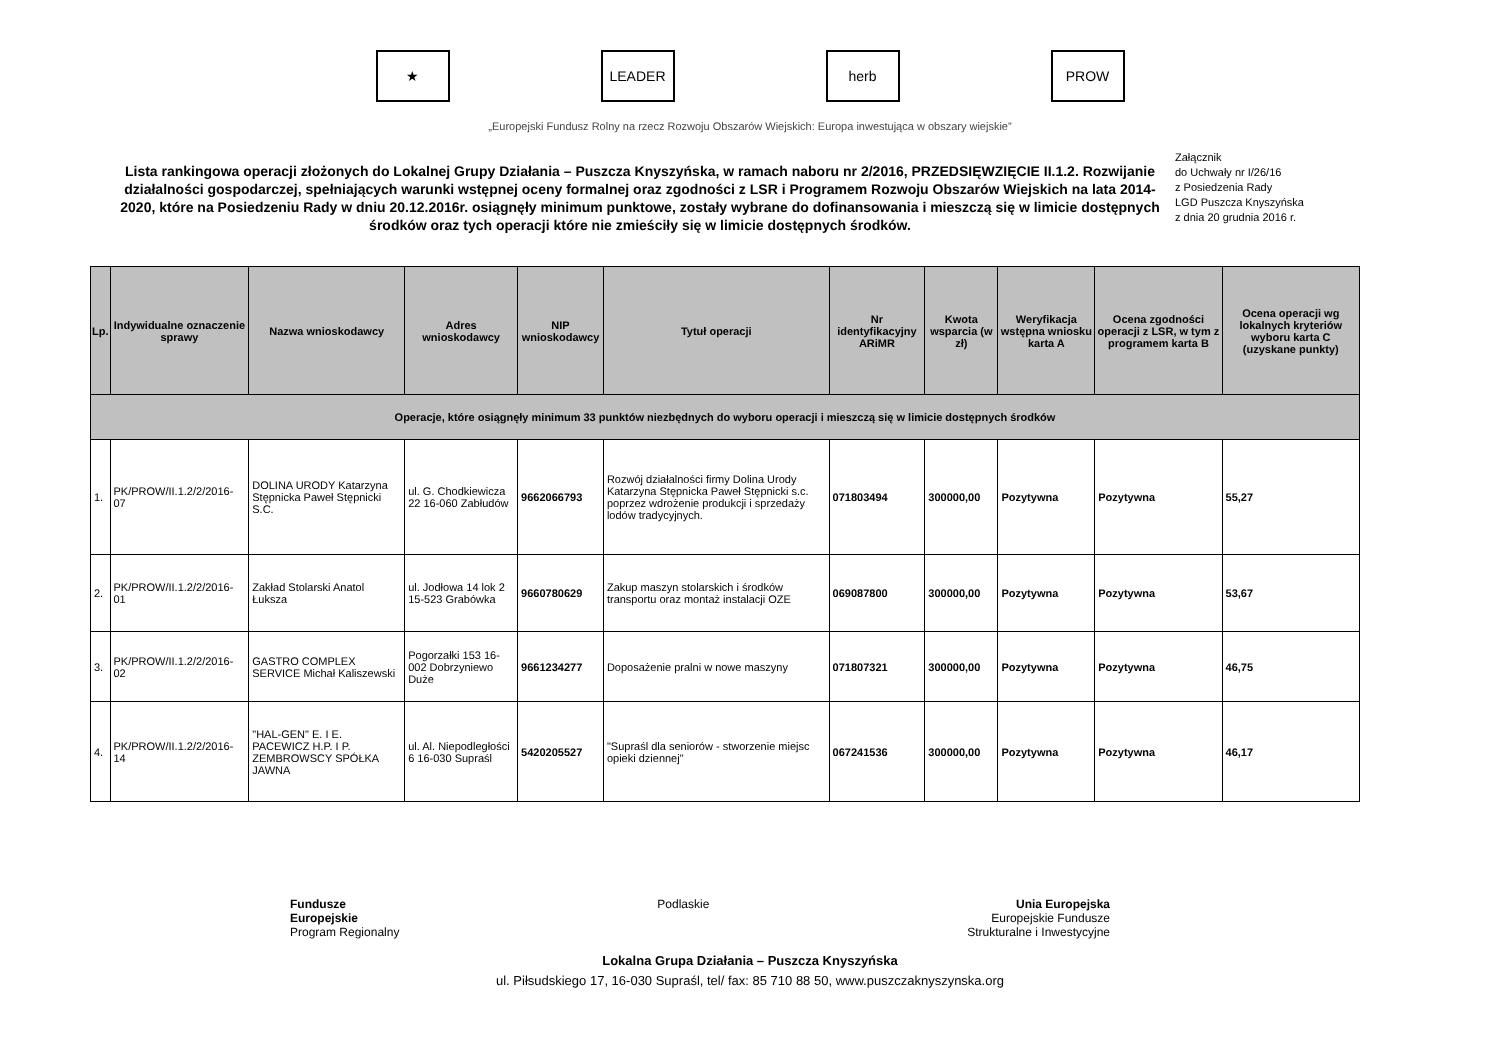★ LEADER herb PROW
„Europejski Fundusz Rolny na rzecz Rozwoju Obszarów Wiejskich: Europa inwestująca w obszary wiejskie”
Lista rankingowa operacji złożonych do Lokalnej Grupy Działania – Puszcza Knyszyńska, w ramach naboru nr 2/2016, PRZEDSIĘWZIĘCIE II.1.2. Rozwijanie działalności gospodarczej, spełniających warunki wstępnej oceny formalnej oraz zgodności z LSR i Programem Rozwoju Obszarów Wiejskich na lata 2014-2020, które na Posiedzeniu Rady w dniu 20.12.2016r. osiągnęły minimum punktowe, zostały wybrane do dofinansowania i mieszczą się w limicie dostępnych środków oraz tych operacji które nie zmieściły się w limicie dostępnych środków.
Załącznik
do Uchwały nr I/26/16
z Posiedzenia Rady
LGD Puszcza Knyszyńska
z dnia 20 grudnia 2016 r.
| Lp. | Indywidualne oznaczenie sprawy | Nazwa wnioskodawcy | Adres wnioskodawcy | NIP wnioskodawcy | Tytuł operacji | Nr identyfikacyjny ARiMR | Kwota wsparcia (w zł) | Weryfikacja wstępna wniosku karta A | Ocena zgodności operacji z LSR, w tym z programem karta B | Ocena operacji wg lokalnych kryteriów wyboru karta C (uzyskane punkty) |
| --- | --- | --- | --- | --- | --- | --- | --- | --- | --- | --- |
| Operacje, które osiągnęły minimum 33 punktów niezbędnych do wyboru operacji i mieszczą się w limicie dostępnych środków | | | | | | | | | | |
| 1. | PK/PROW/II.1.2/2/2016-07 | DOLINA URODY Katarzyna Stępnicka Paweł Stępnicki S.C. | ul. G. Chodkiewicza 22 16-060 Zabłudów | 9662066793 | Rozwój działalności firmy Dolina Urody Katarzyna Stępnicka Paweł Stępnicki s.c. poprzez wdrożenie produkcji i sprzedaży lodów tradycyjnych. | 071803494 | 300000,00 | Pozytywna | Pozytywna | 55,27 |
| 2. | PK/PROW/II.1.2/2/2016-01 | Zakład Stolarski Anatol Łuksza | ul. Jodłowa 14 lok 2 15-523 Grabówka | 9660780629 | Zakup maszyn stolarskich i środków transportu oraz montaż instalacji OZE | 069087800 | 300000,00 | Pozytywna | Pozytywna | 53,67 |
| 3. | PK/PROW/II.1.2/2/2016-02 | GASTRO COMPLEX SERVICE Michał Kaliszewski | Pogorzałki 153 16-002 Dobrzyniewo Duże | 9661234277 | Doposażenie pralni w nowe maszyny | 071807321 | 300000,00 | Pozytywna | Pozytywna | 46,75 |
| 4. | PK/PROW/II.1.2/2/2016-14 | "HAL-GEN" E. I E. PACEWICZ H.P. I P. ZEMBROWSCY SPÓŁKA JAWNA | ul. Al. Niepodległości 6 16-030 Supraśl | 5420205527 | "Supraśl dla seniorów - stworzenie miejsc opieki dziennej" | 067241536 | 300000,00 | Pozytywna | Pozytywna | 46,17 |
Fundusze
Europejskie
Program Regionalny
Podlaskie Unia Europejska
Europejskie Fundusze
Strukturalne i Inwestycyjne
Lokalna Grupa Działania – Puszcza Knyszyńska
ul. Piłsudskiego 17, 16-030 Supraśl, tel/ fax: 85 710 88 50, www.puszczaknyszynska.org